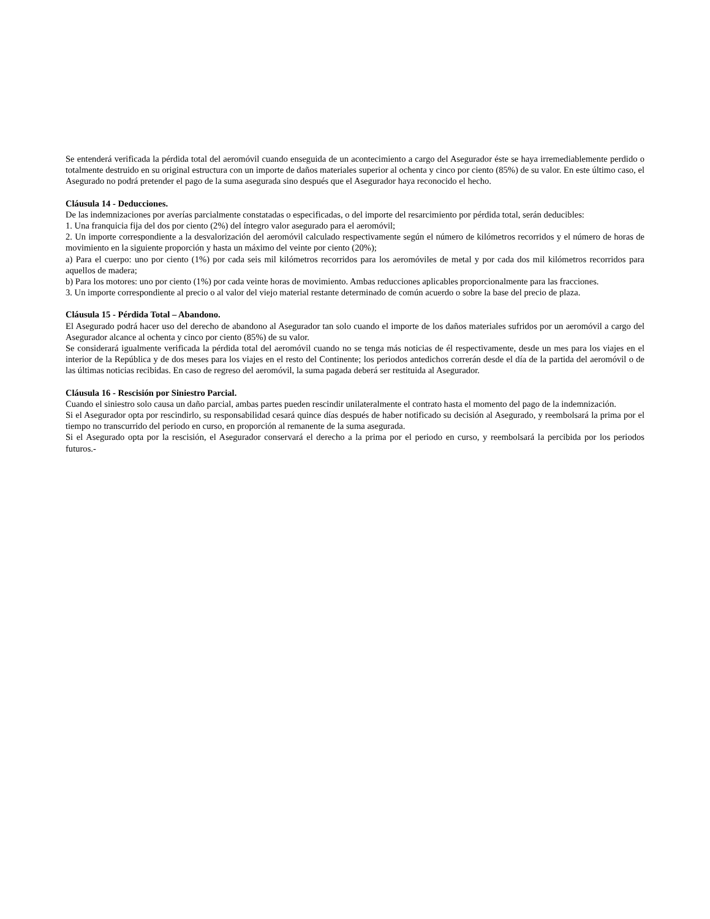Se entenderá verificada la pérdida total del aeromóvil cuando enseguida de un acontecimiento a cargo del Asegurador éste se haya irremediablemente perdido o totalmente destruido en su original estructura con un importe de daños materiales superior al ochenta y cinco por ciento (85%) de su valor. En este último caso, el Asegurado no podrá pretender el pago de la suma asegurada sino después que el Asegurador haya reconocido el hecho.
Cláusula 14 - Deducciones.
De las indemnizaciones por averías parcialmente constatadas o especificadas, o del importe del resarcimiento por pérdida total, serán deducibles:
1. Una franquicia fija del dos por ciento (2%) del íntegro valor asegurado para el aeromóvil;
2. Un importe correspondiente a la desvalorización del aeromóvil calculado respectivamente según el número de kilómetros recorridos y el número de horas de movimiento en la siguiente proporción y hasta un máximo del veinte por ciento (20%);
a) Para el cuerpo: uno por ciento (1%) por cada seis mil kilómetros recorridos para los aeromóviles de metal y por cada dos mil kilómetros recorridos para aquellos de madera;
b) Para los motores: uno por ciento (1%) por cada veinte horas de movimiento. Ambas reducciones aplicables proporcionalmente para las fracciones.
3. Un importe correspondiente al precio o al valor del viejo material restante determinado de común acuerdo o sobre la base del precio de plaza.
Cláusula 15 - Pérdida Total – Abandono.
El Asegurado podrá hacer uso del derecho de abandono al Asegurador tan solo cuando el importe de los daños materiales sufridos por un aeromóvil a cargo del Asegurador alcance al ochenta y cinco por ciento (85%) de su valor.
Se considerará igualmente verificada la pérdida total del aeromóvil cuando no se tenga más noticias de él respectivamente, desde un mes para los viajes en el interior de la República y de dos meses para los viajes en el resto del Continente; los periodos antedichos correrán desde el día de la partida del aeromóvil o de las últimas noticias recibidas. En caso de regreso del aeromóvil, la suma pagada deberá ser restituida al Asegurador.
Cláusula 16 - Rescisión por Siniestro Parcial.
Cuando el siniestro solo causa un daño parcial, ambas partes pueden rescindir unilateralmente el contrato hasta el momento del pago de la indemnización.
Si el Asegurador opta por rescindirlo, su responsabilidad cesará quince días después de haber notificado su decisión al Asegurado, y reembolsará la prima por el tiempo no transcurrido del periodo en curso, en proporción al remanente de la suma asegurada.
Si el Asegurado opta por la rescisión, el Asegurador conservará el derecho a la prima por el periodo en curso, y reembolsará la percibida por los periodos futuros.-